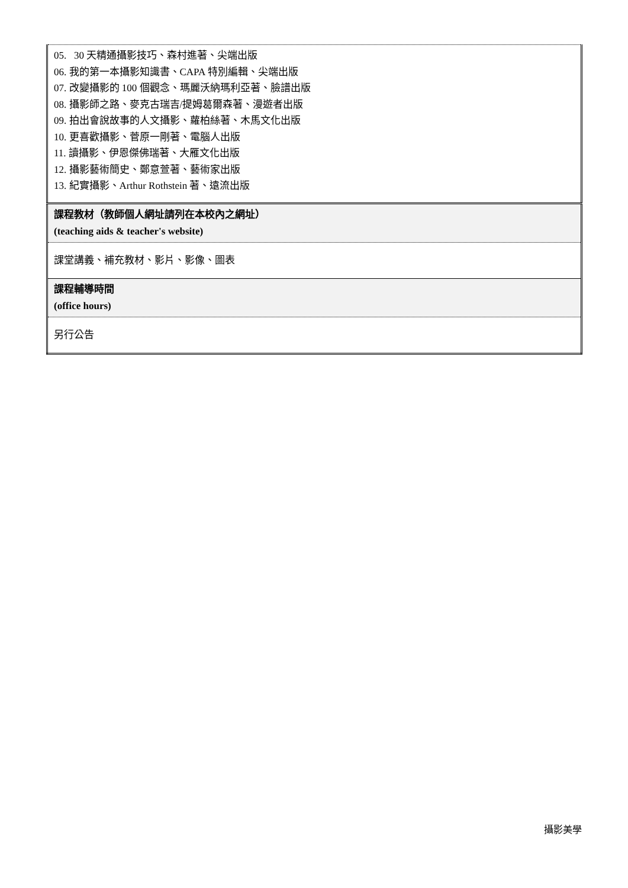| 05. 30 天精通攝影技巧、森村進著、尖端出版 06. 我的第一本攝影知識書、CAPA 特別編輯、尖端出版 07. 改變攝影的 100 個觀念、瑪麗沃納瑪利亞著、臉譜出版 08. 攝影師之路、麥克古瑞吉/提姆葛爾森著、漫遊者出版 09. 拍出會說故事的人文攝影、蘿柏絲著、木馬文化出版 10. 更喜歡攝影、菅原一剛著、電腦人出版 11. 讀攝影、伊恩傑佛瑞著、大雁文化出版 12. 攝影藝術簡史、鄭意萱著、藝術家出版 13. 紀實攝影、Arthur Rothstein 著、遠流出版 |
| 課程教材（教師個人網址請列在本校內之網址） (teaching aids & teacher's website) |
| 課堂講義、補充教材、影片、影像、圖表 |
| 課程輔導時間 (office hours) |
| 另行公告 |
攝影美學